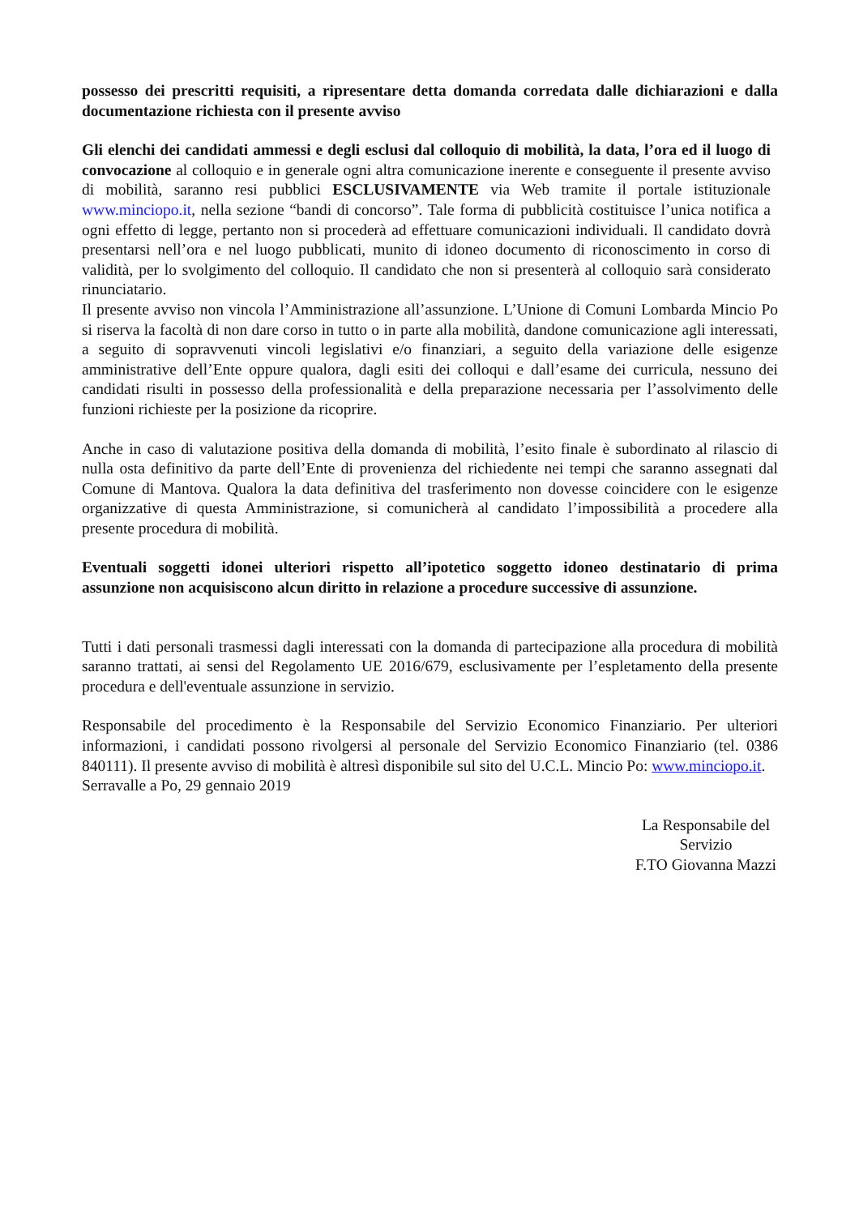possesso dei prescritti requisiti, a ripresentare detta domanda corredata dalle dichiarazioni e dalla documentazione richiesta con il presente avviso
Gli elenchi dei candidati ammessi e degli esclusi dal colloquio di mobilità, la data, l’ora ed il luogo di convocazione al colloquio e in generale ogni altra comunicazione inerente e conseguente il presente avviso di mobilità, saranno resi pubblici ESCLUSIVAMENTE via Web tramite il portale istituzionale www.minciopo.it, nella sezione “bandi di concorso”. Tale forma di pubblicità costituisce l’unica notifica a ogni effetto di legge, pertanto non si procederà ad effettuare comunicazioni individuali. Il candidato dovrà presentarsi nell’ora e nel luogo pubblicati, munito di idoneo documento di riconoscimento in corso di validità, per lo svolgimento del colloquio. Il candidato che non si presenterà al colloquio sarà considerato rinunciatario.
Il presente avviso non vincola l’Amministrazione all’assunzione. L’Unione di Comuni Lombarda Mincio Po si riserva la facoltà di non dare corso in tutto o in parte alla mobilità, dandone comunicazione agli interessati, a seguito di sopravvenuti vincoli legislativi e/o finanziari, a seguito della variazione delle esigenze amministrative dell’Ente oppure qualora, dagli esiti dei colloqui e dall’esame dei curricula, nessuno dei candidati risulti in possesso della professionalità e della preparazione necessaria per l’assolvimento delle funzioni richieste per la posizione da ricoprire.
Anche in caso di valutazione positiva della domanda di mobilità, l’esito finale è subordinato al rilascio di nulla osta definitivo da parte dell’Ente di provenienza del richiedente nei tempi che saranno assegnati dal Comune di Mantova. Qualora la data definitiva del trasferimento non dovesse coincidere con le esigenze organizzative di questa Amministrazione, si comunicherà al candidato l’impossibilità a procedere alla presente procedura di mobilità.
Eventuali soggetti idonei ulteriori rispetto all’ipotetico soggetto idoneo destinatario di prima assunzione non acquisiscono alcun diritto in relazione a procedure successive di assunzione.
Tutti i dati personali trasmessi dagli interessati con la domanda di partecipazione alla procedura di mobilità saranno trattati, ai sensi del Regolamento UE 2016/679, esclusivamente per l’espletamento della presente procedura e dell'eventuale assunzione in servizio.
Responsabile del procedimento è la Responsabile del Servizio Economico Finanziario. Per ulteriori informazioni, i candidati possono rivolgersi al personale del Servizio Economico Finanziario (tel. 0386 840111). Il presente avviso di mobilità è altresì disponibile sul sito del U.C.L. Mincio Po: www.minciopo.it.
Serravalle a Po, 29 gennaio 2019
La Responsabile del
Servizio
F.TO Giovanna Mazzi